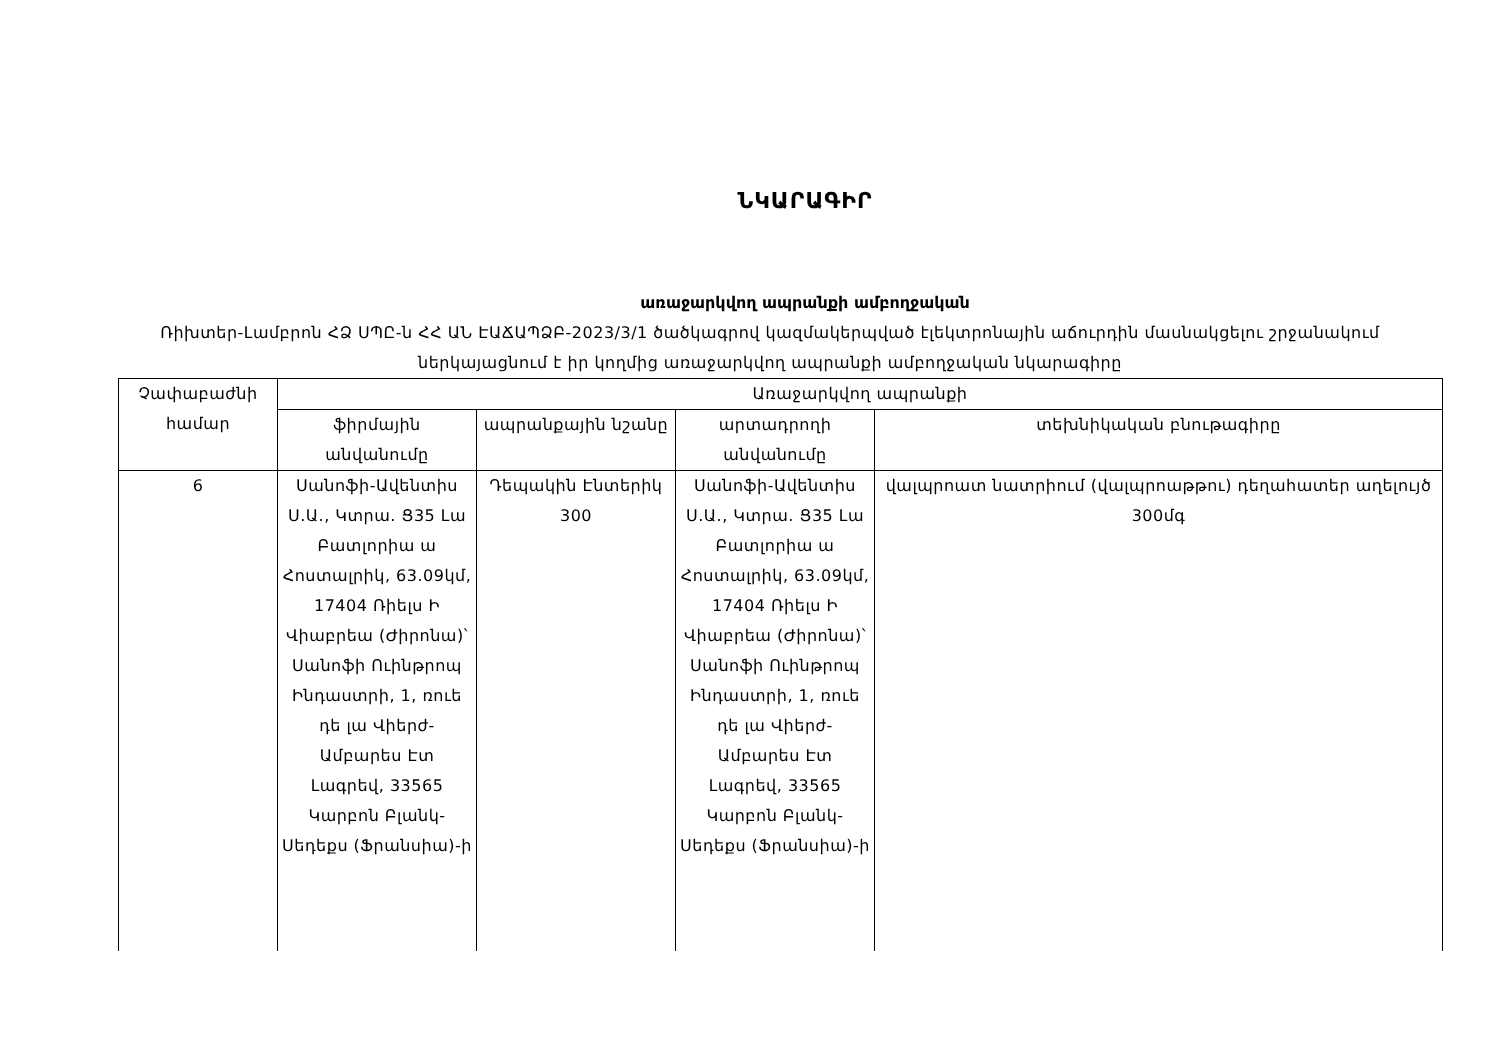ՆԿԱՐԱԳԻՐ
առաջարկվող ապրանքի ամբողջական
Ռիխտեր-Լամբրոն ՀՁ ՍՊԸ-ն ՀՀ ԱՆ ԷԱՃԱՊՁԲ-2023/3/1 ծածկագրով կազմակերպված էլեկտրոնային աճուրդին մասնակցելու շրջանակում ներկայացնում է իր կողմից առաջարկվող ապրանքի ամբողջական նկարագիրը
| Չափաբաժնի համար | Առաջարկվող ապրանքի | | | |
| --- | --- | --- | --- | --- |
| | ֆիրմային անվանումը | ապրանքային նշանը | արտադրողի անվանումը | տեխնիկական բնութագիրը |
| 6 | Սանոֆի-Ավենտիս Ս.Ա., Կտրա. Ց35 Լա Բատլորիա ա Հոստալրիկ, 63.09կմ, 17404 Ռիելս Ի Վիաբրեա (Ժիրոնա)՝ Սանոֆի Ուինթրոպ Ինդաստրի, 1, ռուե դե լա Վիերժ-Ամբարես Էտ Լագրեվ, 33565 Կարբոն Բլանկ-Սեդեքս (Ֆրանսիա)-ի | Դեպակին Էնտերիկ 300 | Սանոֆի-Ավենտիս Ս.Ա., Կտրա. Ց35 Լա Բատլորիա ա Հոստալրիկ, 63.09կմ, 17404 Ռիելս Ի Վիաբրեա (Ժիրոնա)՝ Սանոֆի Ուինթրոպ Ինդաստրի, 1, ռուե դե լա Վիերժ-Ամբարես Էտ Լագրեվ, 33565 Կարբոն Բլանկ-Սեդեքս (Ֆրանսիա)-ի | վալպրոատ նատրիում (վալպրոաթթու) դեղահատեր աղելույծ 300մգ |